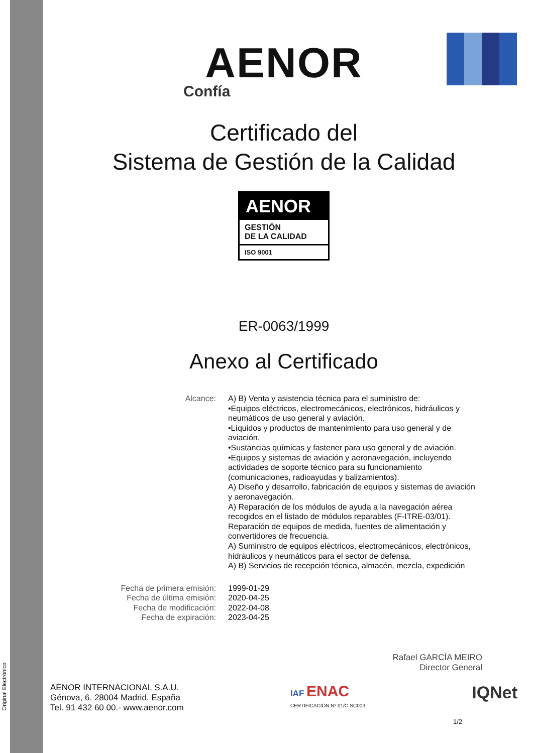Original Electrónico
AENOR
Confía
Certificado del
Sistema de Gestión de la Calidad
AENOR
GESTIÓN
DE LA CALIDAD
ISO 9001
ER-0063/1999
Anexo al Certificado
Alcance: A) B) Venta y asistencia técnica para el suministro de:
•Equipos eléctricos, electromecánicos, electrónicos, hidráulicos y neumáticos de uso general y aviación.
•Líquidos y productos de mantenimiento para uso general y de aviación.
•Sustancias químicas y fastener para uso general y de aviación.
•Equipos y sistemas de aviación y aeronavegación, incluyendo actividades de soporte técnico para su funcionamiento (comunicaciones, radioayudas y balizamientos).
A) Diseño y desarrollo, fabricación de equipos y sistemas de aviación y aeronavegación.
A) Reparación de los módulos de ayuda a la navegación aérea recogidos en el listado de módulos reparables (F-ITRE-03/01). Reparación de equipos de medida, fuentes de alimentación y convertidores de frecuencia.
A) Suministro de equipos eléctricos, electromecánicos, electrónicos, hidráulicos y neumáticos para el sector de defensa.
A) B) Servicios de recepción técnica, almacén, mezcla, expedición
Fecha de primera emisión:
Fecha de última emisión:
Fecha de modificación:
Fecha de expiración:
1999-01-29
2020-04-25
2022-04-08
2023-04-25
Rafael GARCÍA MEIRO
Director General
AENOR INTERNACIONAL S.A.U.
Génova, 6. 28004 Madrid. España
Tel. 91 432 60 00.- www.aenor.com
IAF ENAC
CERTIFICACIÓN Nº 01/C-SC003
IQNet
1/2